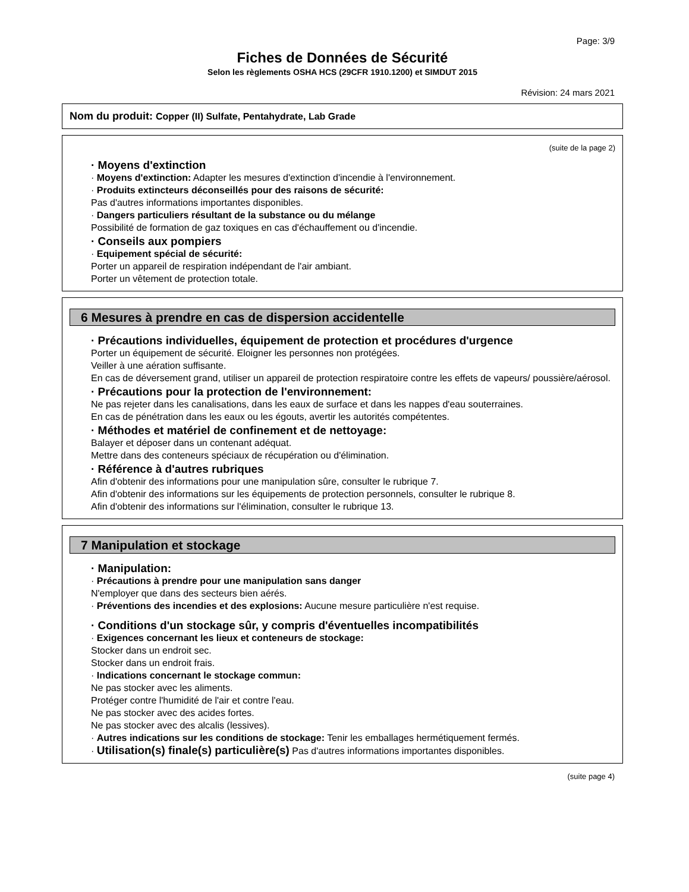Page: 3/9
Fiches de Données de Sécurité
Selon les règlements OSHA HCS (29CFR 1910.1200) et SIMDUT 2015
Révision: 24 mars 2021
Nom du produit: Copper (II) Sulfate, Pentahydrate, Lab Grade
(suite de la page 2)
· Moyens d'extinction
· Moyens d'extinction: Adapter les mesures d'extinction d'incendie à l'environnement.
· Produits extincteurs déconseillés pour des raisons de sécurité:
Pas d'autres informations importantes disponibles.
· Dangers particuliers résultant de la substance ou du mélange
Possibilité de formation de gaz toxiques en cas d'échauffement ou d'incendie.
· Conseils aux pompiers
· Equipement spécial de sécurité:
Porter un appareil de respiration indépendant de l'air ambiant.
Porter un vêtement de protection totale.
6 Mesures à prendre en cas de dispersion accidentelle
· Précautions individuelles, équipement de protection et procédures d'urgence
Porter un équipement de sécurité. Eloigner les personnes non protégées.
Veiller à une aération suffisante.
En cas de déversement grand, utiliser un appareil de protection respiratoire contre les effets de vapeurs/ poussière/aérosol.
· Précautions pour la protection de l'environnement:
Ne pas rejeter dans les canalisations, dans les eaux de surface et dans les nappes d'eau souterraines.
En cas de pénétration dans les eaux ou les égouts, avertir les autorités compétentes.
· Méthodes et matériel de confinement et de nettoyage:
Balayer et déposer dans un contenant adéquat.
Mettre dans des conteneurs spéciaux de récupération ou d'élimination.
· Référence à d'autres rubriques
Afin d'obtenir des informations pour une manipulation sûre, consulter le rubrique 7.
Afin d'obtenir des informations sur les équipements de protection personnels, consulter le rubrique 8.
Afin d'obtenir des informations sur l'élimination, consulter le rubrique 13.
7 Manipulation et stockage
· Manipulation:
· Précautions à prendre pour une manipulation sans danger
N'employer que dans des secteurs bien aérés.
· Préventions des incendies et des explosions: Aucune mesure particulière n'est requise.
· Conditions d'un stockage sûr, y compris d'éventuelles incompatibilités
· Exigences concernant les lieux et conteneurs de stockage:
Stocker dans un endroit sec.
Stocker dans un endroit frais.
· Indications concernant le stockage commun:
Ne pas stocker avec les aliments.
Protéger contre l'humidité de l'air et contre l'eau.
Ne pas stocker avec des acides fortes.
Ne pas stocker avec des alcalis (lessives).
· Autres indications sur les conditions de stockage: Tenir les emballages hermétiquement fermés.
· Utilisation(s) finale(s) particulière(s) Pas d'autres informations importantes disponibles.
(suite page 4)